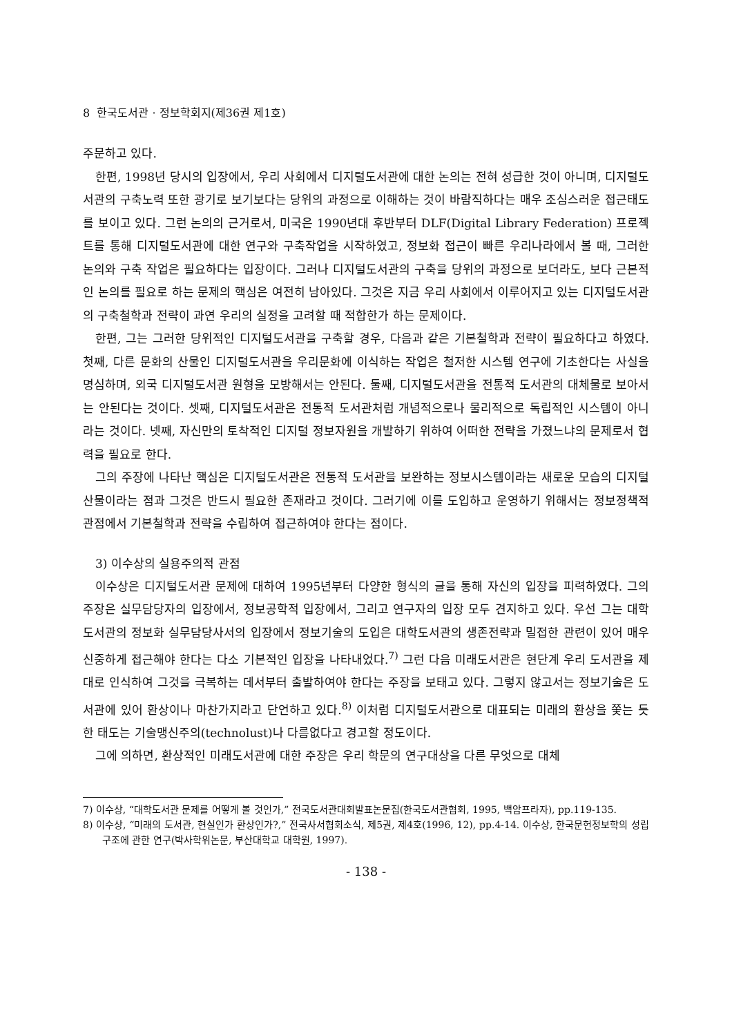8 한국도서관 · 정보학회지(제36권 제1호)
주문하고 있다.
한편, 1998년 당시의 입장에서, 우리 사회에서 디지털도서관에 대한 논의는 전혀 성급한 것이 아니며, 디지털도서관의 구축노력 또한 광기로 보기보다는 당위의 과정으로 이해하는 것이 바람직하다는 매우 조심스러운 접근태도를 보이고 있다. 그런 논의의 근거로서, 미국은 1990년대 후반부터 DLF(Digital Library Federation) 프로젝트를 통해 디지털도서관에 대한 연구와 구축작업을 시작하였고, 정보화 접근이 빠른 우리나라에서 볼 때, 그러한 논의와 구축 작업은 필요하다는 입장이다. 그러나 디지털도서관의 구축을 당위의 과정으로 보더라도, 보다 근본적인 논의를 필요로 하는 문제의 핵심은 여전히 남아있다. 그것은 지금 우리 사회에서 이루어지고 있는 디지털도서관의 구축철학과 전략이 과연 우리의 실정을 고려할 때 적합한가 하는 문제이다.
한편, 그는 그러한 당위적인 디지털도서관을 구축할 경우, 다음과 같은 기본철학과 전략이 필요하다고 하였다. 첫째, 다른 문화의 산물인 디지털도서관을 우리문화에 이식하는 작업은 철저한 시스템 연구에 기초한다는 사실을 명심하며, 외국 디지털도서관 원형을 모방해서는 안된다. 둘째, 디지털도서관을 전통적 도서관의 대체물로 보아서는 안된다는 것이다. 셋째, 디지털도서관은 전통적 도서관처럼 개념적으로나 물리적으로 독립적인 시스템이 아니라는 것이다. 넷째, 자신만의 토착적인 디지털 정보자원을 개발하기 위하여 어떠한 전략을 가졌느냐의 문제로서 협력을 필요로 한다.
그의 주장에 나타난 핵심은 디지털도서관은 전통적 도서관을 보완하는 정보시스템이라는 새로운 모습의 디지털산물이라는 점과 그것은 반드시 필요한 존재라고 것이다. 그러기에 이를 도입하고 운영하기 위해서는 정보정책적 관점에서 기본철학과 전략을 수립하여 접근하여야 한다는 점이다.
3) 이수상의 실용주의적 관점
이수상은 디지털도서관 문제에 대하여 1995년부터 다양한 형식의 글을 통해 자신의 입장을 피력하였다. 그의 주장은 실무담당자의 입장에서, 정보공학적 입장에서, 그리고 연구자의 입장 모두 견지하고 있다. 우선 그는 대학도서관의 정보화 실무담당사서의 입장에서 정보기술의 도입은 대학도서관의 생존전략과 밀접한 관련이 있어 매우 신중하게 접근해야 한다는 다소 기본적인 입장을 나타내었다.<sup>7)</sup> 그런 다음 미래도서관은 현단계 우리 도서관을 제대로 인식하여 그것을 극복하는 데서부터 출발하여야 한다는 주장을 보태고 있다. 그렇지 않고서는 정보기술은 도서관에 있어 환상이나 마찬가지라고 단언하고 있다.<sup>8)</sup> 이처럼 디지털도서관으로 대표되는 미래의 환상을 쫓는 듯한 태도는 기술맹신주의(technolust)나 다름없다고 경고할 정도이다.
그에 의하면, 환상적인 미래도서관에 대한 주장은 우리 학문의 연구대상을 다른 무엇으로 대체
7) 이수상, “대학도서관 문제를 어떻게 볼 것인가,” 전국도서관대회발표논문집(한국도서관협회, 1995, 백암프라자), pp.119-135.
8) 이수상, “미래의 도서관, 현실인가 환상인가?,” 전국사서협회소식, 제5권, 제4호(1996, 12), pp.4-14. 이수상, 한국문헌정보학의 성립구조에 관한 연구(박사학위논문, 부산대학교 대학원, 1997).
- 138 -